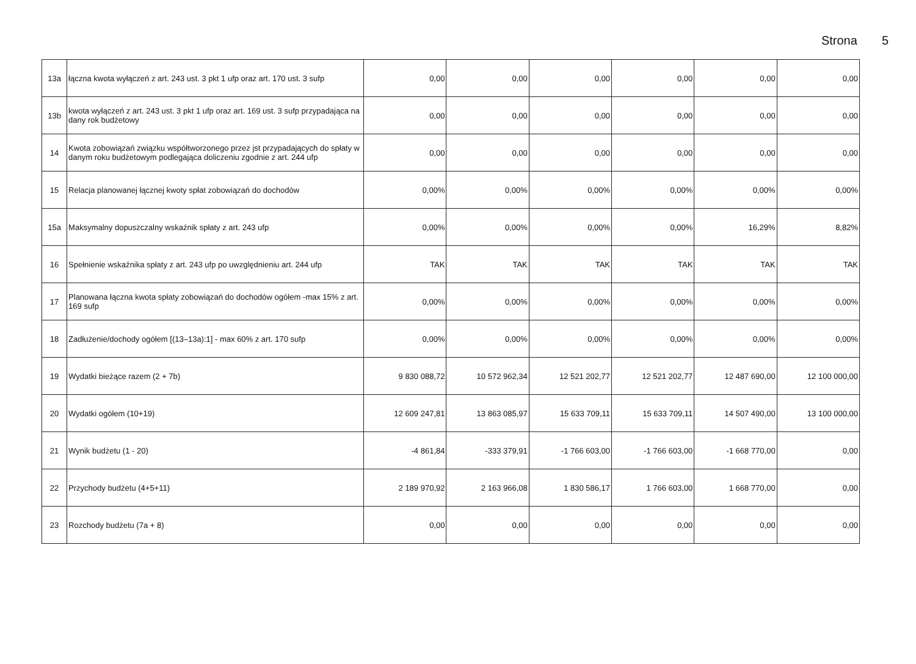Strona 5
| 13a | łączna kwota wyłączeń z art. 243 ust. 3 pkt 1 ufp oraz art. 170 ust. 3 sufp | 0,00 | 0,00 | 0,00 | 0,00 | 0,00 | 0,00 |
| 13b | kwota wyłączeń z art. 243 ust. 3 pkt 1 ufp oraz art. 169 ust. 3 sufp przypadająca na dany rok budżetowy | 0,00 | 0,00 | 0,00 | 0,00 | 0,00 | 0,00 |
| 14 | Kwota zobowiązań związku współtworzonego przez jst przypadających do spłaty w danym roku budżetowym podlegająca doliczeniu zgodnie z art. 244 ufp | 0,00 | 0,00 | 0,00 | 0,00 | 0,00 | 0,00 |
| 15 | Relacja planowanej łącznej kwoty spłat zobowiązań do dochodów | 0,00% | 0,00% | 0,00% | 0,00% | 0,00% | 0,00% |
| 15a | Maksymalny dopuszczalny wskaźnik spłaty z art. 243 ufp | 0,00% | 0,00% | 0,00% | 0,00% | 16,29% | 8,82% |
| 16 | Spełnienie wskaźnika spłaty z art. 243 ufp po uwzględnieniu art. 244 ufp | TAK | TAK | TAK | TAK | TAK | TAK |
| 17 | Planowana łączna kwota spłaty zobowiązań do dochodów ogółem -max 15% z art. 169 sufp | 0,00% | 0,00% | 0,00% | 0,00% | 0,00% | 0,00% |
| 18 | Zadłużenie/dochody ogółem [(13–13a):1] - max 60% z art. 170 sufp | 0,00% | 0,00% | 0,00% | 0,00% | 0,00% | 0,00% |
| 19 | Wydatki bieżące razem (2 + 7b) | 9 830 088,72 | 10 572 962,34 | 12 521 202,77 | 12 521 202,77 | 12 487 690,00 | 12 100 000,00 |
| 20 | Wydatki ogółem (10+19) | 12 609 247,81 | 13 863 085,97 | 15 633 709,11 | 15 633 709,11 | 14 507 490,00 | 13 100 000,00 |
| 21 | Wynik budżetu (1 - 20) | -4 861,84 | -333 379,91 | -1 766 603,00 | -1 766 603,00 | -1 668 770,00 | 0,00 |
| 22 | Przychody budżetu (4+5+11) | 2 189 970,92 | 2 163 966,08 | 1 830 586,17 | 1 766 603,00 | 1 668 770,00 | 0,00 |
| 23 | Rozchody budżetu (7a + 8) | 0,00 | 0,00 | 0,00 | 0,00 | 0,00 | 0,00 |